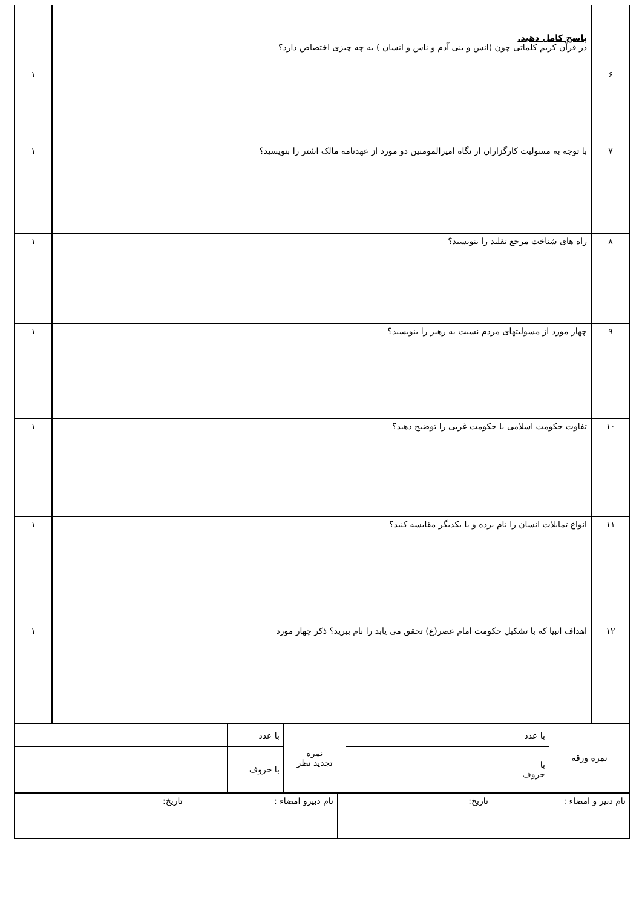| ۶ | پاسخ کامل دهید. در قرآن کریم کلماتی چون (انس و بنی آدم و ناس و انسان ) به چه چیزی اختصاص دارد؟ | ۱ |
| ۷ | با توجه به مسولیت کارگزاران از نگاه امیرالمومنین دو مورد از عهدنامه مالک اشتر را بنویسید؟ | ۱ |
| ۸ | راه های شناخت مرجع تقلید را بنویسید؟ | ۱ |
| ۹ | چهار مورد از مسولیتهای مردم نسبت به رهبر را بنویسید؟ | ۱ |
| ۱۰ | تفاوت حکومت اسلامی با حکومت غربی را توضیح دهید؟ | ۱ |
| ۱۱ | انواع تمایلات انسان را نام برده و با یکدیگر مقایسه کنید؟ | ۱ |
| ۱۲ | اهداف انبیا که با تشکیل حکومت امام عصر(ع) تحقق می یابد را نام ببرید؟ ذکر چهار مورد | ۱ |
| نمره ورقه | با عدد | | نمره تجدید نظر | با عدد | |
| | با حروف | | | با حروف | |
| نام دبیر و امضاء : تاریخ: | نام دبیرو امضاء : تاریخ: |